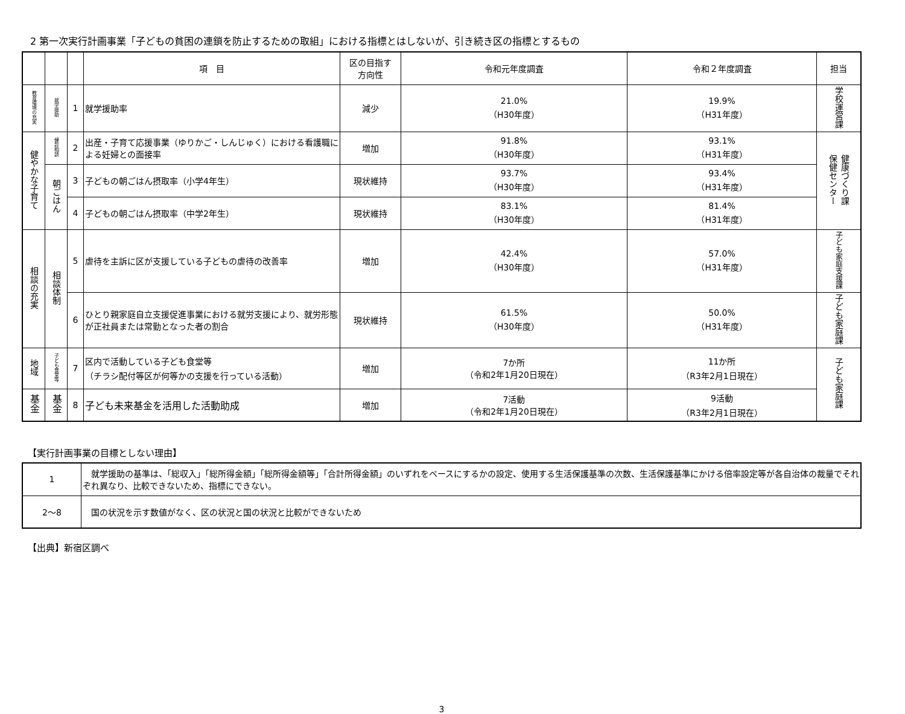2 第一次実行計画事業「子どもの貧困の連鎖を防止するための取組」における指標とはしないが、引き続き区の指標とするもの
| | | | 項 目 | 区の目指す 方向性 | 令和元年度調査 | 令和２年度調査 | 担当 |
| --- | --- | --- | --- | --- | --- | --- | --- |
| 教育環境の充実 | 就学援助 | 1 | 就学援助率 | 減少 | 21.0% （H30年度） | 19.9% （H31年度） | 学校運営課 |
| 健やかな子育て | 健診相談 | 2 | 出産・子育て応援事業（ゆりかご・しんじゅく）における看護職による妊婦との面接率 | 増加 | 91.8% （H30年度） | 93.1% （H31年度） | 健康づくり課 保健センター |
| | 朝ごはん | 3 | 子どもの朝ごはん摂取率（小学4年生） | 現状維持 | 93.7% （H30年度） | 93.4% （H31年度） | |
| | | 4 | 子どもの朝ごはん摂取率（中学2年生） | 現状維持 | 83.1% （H30年度） | 81.4% （H31年度） | |
| 相談の充実 | 相談体制 | 5 | 虐待を主訴に区が支援している子どもの虐待の改善率 | 増加 | 42.4% （H30年度） | 57.0% （H31年度） | 子ども家庭支援課 |
| | | 6 | ひとり親家庭自立支援促進事業における就労支援により、就労形態が正社員または常勤となった者の割合 | 現状維持 | 61.5% （H30年度） | 50.0% （H31年度） | 子ども家庭課 |
| 地域 | 子ども食堂等 | 7 | 区内で活動している子ども食堂等 （チラシ配付等区が何等かの支援を行っている活動） | 増加 | 7か所 （令和2年1月20日現在） | 11か所 （R3年2月1日現在） | 子ども家庭課 |
| 基金 | 基金 | 8 | 子ども未来基金を活用した活動助成 | 増加 | 7活動 （令和2年1月20日現在） | 9活動 （R3年2月1日現在） | |
【実行計画事業の目標としない理由】
| 1 | 就学援助の基準は、「総収入」「総所得金額」「総所得金額等」「合計所得金額」のいずれをベースにするかの設定、使用する生活保護基準の次数、生活保護基準にかける倍率設定等が各自治体の裁量でそれぞれ異なり、比較できないため、指標にできない。 |
| 2～8 | 国の状況を示す数値がなく、区の状況と国の状況と比較ができないため |
【出典】新宿区調べ
3